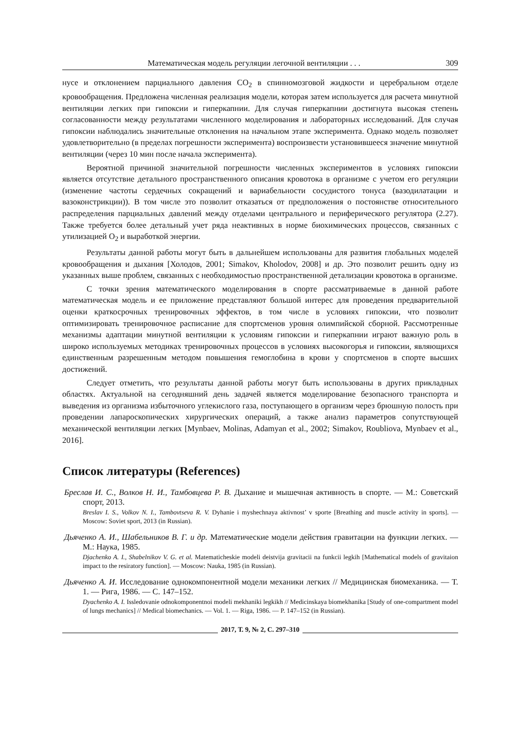Математическая модель регуляции легочной вентиляции . . . 309
нусе и отклонением парциального давления CO<sub>2</sub> в спинномозговой жидкости и церебральном отделе кровообращения. Предложена численная реализация модели, которая затем используется для расчета минутной вентиляции легких при гипоксии и гиперкапнии. Для случая гиперкапнии достигнута высокая степень согласованности между результатами численного моделирования и лабораторных исследований. Для случая гипоксии наблюдались значительные отклонения на начальном этапе эксперимента. Однако модель позволяет удовлетворительно (в пределах погрешности эксперимента) воспроизвести установившееся значение минутной вентиляции (через 10 мин после начала эксперимента).
Вероятной причиной значительной погрешности численных экспериментов в условиях гипоксии является отсутствие детального пространственного описания кровотока в организме с учетом его регуляции (изменение частоты сердечных сокращений и вариабельности сосудистого тонуса (вазодилатации и вазоконстрикции)). В том числе это позволит отказаться от предположения о постоянстве относительного распределения парциальных давлений между отделами центрального и периферического регулятора (2.27). Также требуется более детальный учет ряда неактивных в норме биохимических процессов, связанных с утилизацией O<sub>2</sub> и выработкой энергии.
Результаты данной работы могут быть в дальнейшем использованы для развития глобальных моделей кровообращения и дыхания [Холодов, 2001; Simakov, Kholodov, 2008] и др. Это позволит решить одну из указанных выше проблем, связанных с необходимостью пространственной детализации кровотока в организме.
С точки зрения математического моделирования в спорте рассматриваемые в данной работе математическая модель и ее приложение представляют большой интерес для проведения предварительной оценки краткосрочных тренировочных эффектов, в том числе в условиях гипоксии, что позволит оптимизировать тренировочное расписание для спортсменов уровня олимпийской сборной. Рассмотренные механизмы адаптации минутной вентиляции к условиям гипоксии и гиперкапнии играют важную роль в широко используемых методиках тренировочных процессов в условиях высокогорья и гипоксии, являющихся единственным разрешенным методом повышения гемоглобина в крови у спортсменов в спорте высших достижений.
Следует отметить, что результаты данной работы могут быть использованы в других прикладных областях. Актуальной на сегодняшний день задачей является моделирование безопасного транспорта и выведения из организма избыточного углекислого газа, поступающего в организм через брюшную полость при проведении лапароскопических хирургических операций, а также анализ параметров сопутствующей механической вентиляции легких [Mynbaev, Molinas, Adamyan et al., 2002; Simakov, Roubliova, Mynbaev et al., 2016].
Список литературы (References)
Бреслав И. С., Волков Н. И., Тамбовцева Р. В. Дыхание и мышечная активность в спорте. — М.: Советский спорт, 2013.
Breslav I. S., Volkov N. I., Tambovtseva R. V. Dyhanie i myshechnaya aktivnost’ v sporte [Breathing and muscle activity in sports]. — Moscow: Soviet sport, 2013 (in Russian).
Дьяченко А. И., Шабельников В. Г. и др. Математические модели действия гравитации на функции легких. — М.: Наука, 1985.
Djachenko A. I., Shabelnikov V. G. et al. Matematicheskie modeli deistvija gravitacii na funkcii legkih [Mathematical models of gravitaion impact to the resiratory function]. — Moscow: Nauka, 1985 (in Russian).
Дьяченко А. И. Исследование однокомпонентной модели механики легких // Медицинская биомеханика. — Т. 1. — Рига, 1986. — С. 147–152.
Dyachenko A. I. Issledovanie odnokomponentnoi modeli mekhaniki legkikh // Medicinskaya biomekhanika [Study of one-compartment model of lungs mechanics] // Medical biomechanics. — Vol. 1. — Riga, 1986. — P. 147–152 (in Russian).
2017, Т. 9, № 2, С. 297–310